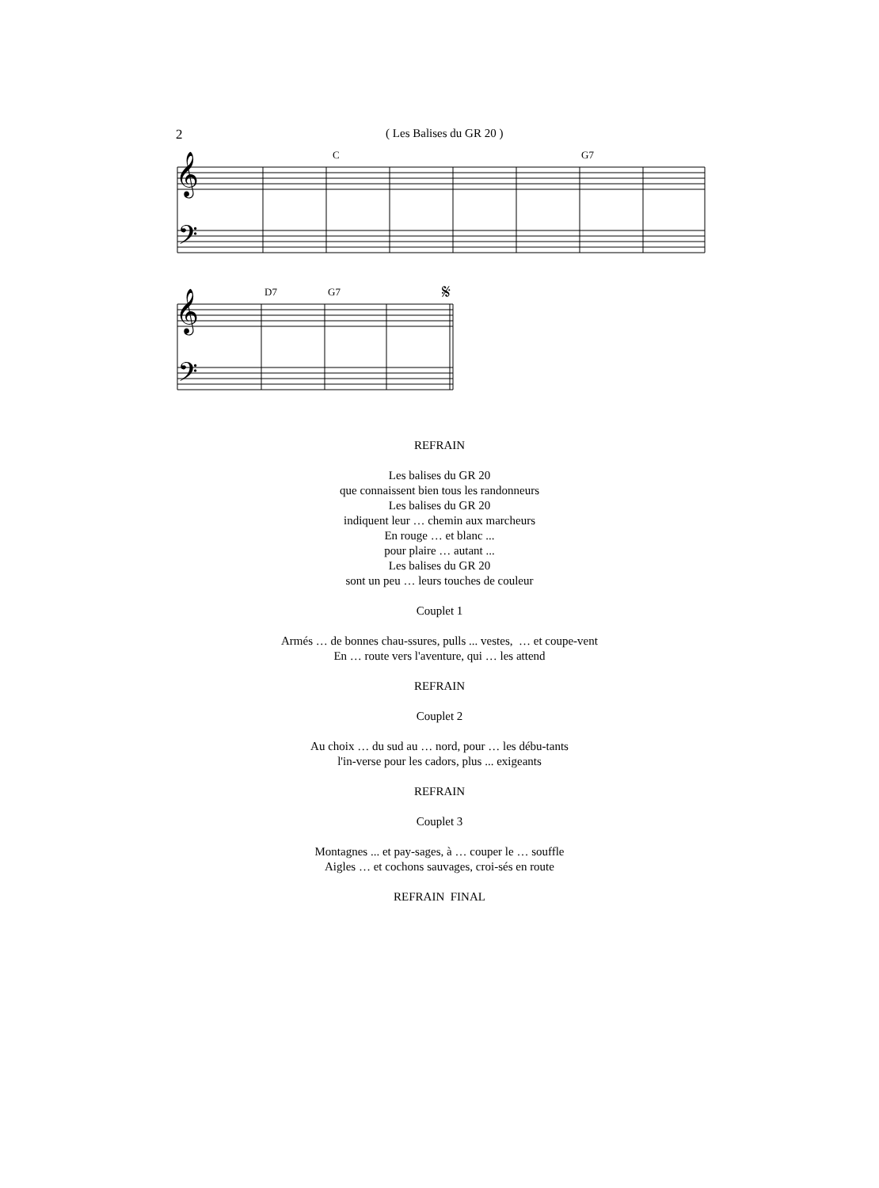2 ( Les Balises du GR 20 )
C
G7
𝄞
𝄢
D7
G7
𝄋
𝄞
𝄢
REFRAIN
Les balises du GR 20
que connaissent bien tous les randonneurs
Les balises du GR 20
indiquent leur … chemin aux marcheurs
En rouge … et blanc ...
pour plaire … autant ...
Les balises du GR 20
sont un peu … leurs touches de couleur
Couplet 1
Armés … de bonnes chau-ssures, pulls ... vestes, … et coupe-vent
En … route vers l'aventure, qui … les attend
REFRAIN
Couplet 2
Au choix … du sud au … nord, pour … les débu-tants
l'in-verse pour les cadors, plus ... exigeants
REFRAIN
Couplet 3
Montagnes ... et pay-sages, à … couper le … souffle
Aigles … et cochons sauvages, croi-sés en route
REFRAIN FINAL